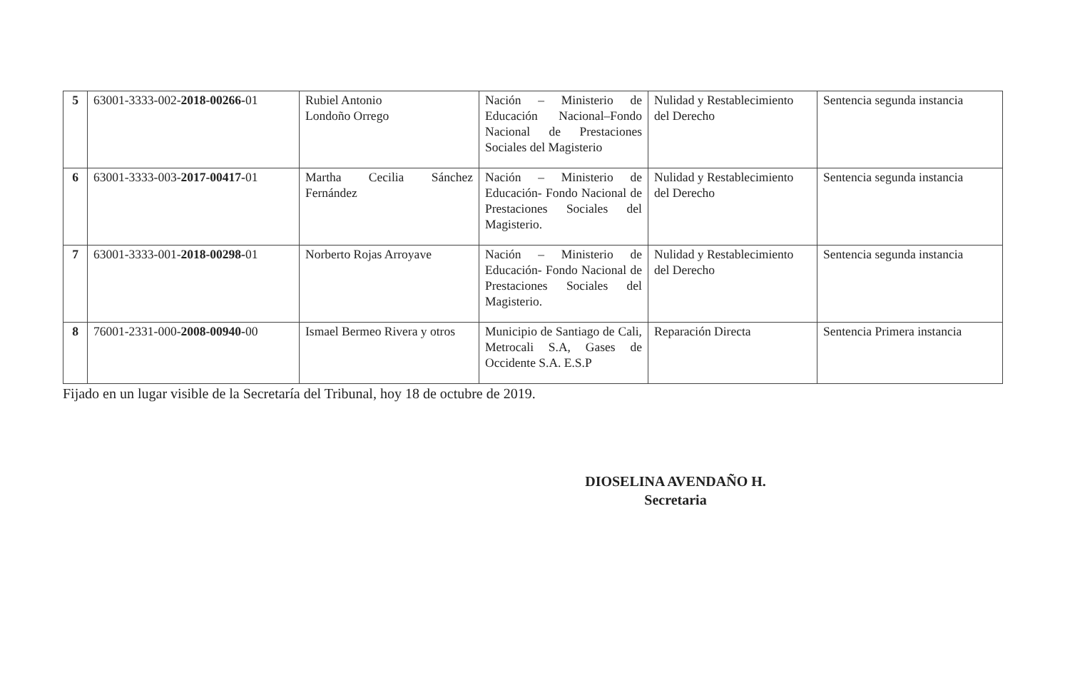| 5 | 63001-3333-002- 2018-00266- 01 | Rubiel Antonio Londoño Orrego | Nación – Ministerio de Educación Nacional–Fondo Nacional de Prestaciones Sociales del Magisterio | Nulidad y Restablecimiento del Derecho | Sentencia segunda instancia |
| 6 | 63001-3333-003- 2017-00417- 01 | Martha Cecilia Sánchez Fernández | Nación – Ministerio de Educación- Fondo Nacional de Prestaciones Sociales del Magisterio. | Nulidad y Restablecimiento del Derecho | Sentencia segunda instancia |
| 7 | 63001-3333-001- 2018-00298- 01 | Norberto Rojas Arroyave | Nación – Ministerio de Educación- Fondo Nacional de Prestaciones Sociales del Magisterio. | Nulidad y Restablecimiento del Derecho | Sentencia segunda instancia |
| 8 | 76001-2331-000- 2008-00940- 00 | Ismael Bermeo Rivera y otros | Municipio de Santiago de Cali, Metrocali S.A, Gases de Occidente S.A. E.S.P | Reparación Directa | Sentencia Primera instancia |
Fijado en un lugar visible de la Secretaría del Tribunal, hoy 18 de octubre de 2019.
DIOSELINA AVENDAÑO H.
Secretaria